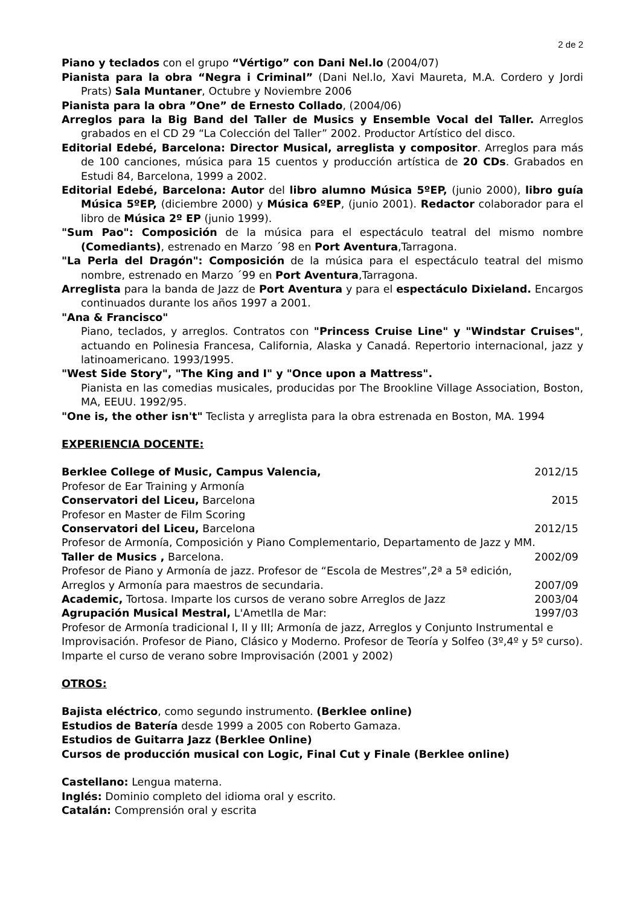2 de 2
Piano y teclados con el grupo “Vértigo” con Dani Nel.lo (2004/07)
Pianista para la obra “Negra i Criminal” (Dani Nel.lo, Xavi Maureta, M.A. Cordero y Jordi Prats) Sala Muntaner, Octubre y Noviembre 2006
Pianista para la obra ”One” de Ernesto Collado, (2004/06)
Arreglos para la Big Band del Taller de Musics y Ensemble Vocal del Taller. Arreglos grabados en el CD 29 “La Colección del Taller” 2002. Productor Artístico del disco.
Editorial Edebé, Barcelona: Director Musical, arreglista y compositor. Arreglos para más de 100 canciones, música para 15 cuentos y producción artística de 20 CDs. Grabados en Estudi 84, Barcelona, 1999 a 2002.
Editorial Edebé, Barcelona: Autor del libro alumno Música 5ºEP, (junio 2000), libro guía Música 5ºEP, (diciembre 2000) y Música 6ºEP, (junio 2001). Redactor colaborador para el libro de Música 2º EP (junio 1999).
"Sum Pao": Composición de la música para el espectáculo teatral del mismo nombre (Comediants), estrenado en Marzo ´98 en Port Aventura,Tarragona.
"La Perla del Dragón": Composición de la música para el espectáculo teatral del mismo nombre, estrenado en Marzo ´99 en Port Aventura,Tarragona.
Arreglista para la banda de Jazz de Port Aventura y para el espectáculo Dixieland. Encargos continuados durante los años 1997 a 2001.
"Ana & Francisco"
Piano, teclados, y arreglos. Contratos con "Princess Cruise Line" y "Windstar Cruises", actuando en Polinesia Francesa, California, Alaska y Canadá. Repertorio internacional, jazz y latinoamericano. 1993/1995.
"West Side Story", "The King and I" y "Once upon a Mattress".
Pianista en las comedias musicales, producidas por The Brookline Village Association, Boston, MA, EEUU. 1992/95.
"One is, the other isn't" Teclista y arreglista para la obra estrenada en Boston, MA. 1994
EXPERIENCIA DOCENTE:
Berklee College of Music, Campus Valencia, 2012/15
Profesor de Ear Training y Armonía
Conservatori del Liceu, Barcelona 2015
Profesor en Master de Film Scoring
Conservatori del Liceu, Barcelona 2012/15
Profesor de Armonía, Composición y Piano Complementario, Departamento de Jazz y MM.
Taller de Musics , Barcelona. 2002/09
Profesor de Piano y Armonía de jazz. Profesor de “Escola de Mestres”,2ª a 5ª edición,
Arreglos y Armonía para maestros de secundaria. 2007/09
Academic, Tortosa. Imparte los cursos de verano sobre Arreglos de Jazz 2003/04
Agrupación Musical Mestral, L'Ametlla de Mar: 1997/03
Profesor de Armonía tradicional I, II y III; Armonía de jazz, Arreglos y Conjunto Instrumental e Improvisación. Profesor de Piano, Clásico y Moderno. Profesor de Teoría y Solfeo (3º,4º y 5º curso). Imparte el curso de verano sobre Improvisación (2001 y 2002)
OTROS:
Bajista eléctrico, como segundo instrumento. (Berklee online)
Estudios de Batería desde 1999 a 2005 con Roberto Gamaza.
Estudios de Guitarra Jazz (Berklee Online)
Cursos de producción musical con Logic, Final Cut y Finale (Berklee online)
Castellano: Lengua materna.
Inglés: Dominio completo del idioma oral y escrito.
Catalán: Comprensión oral y escrita